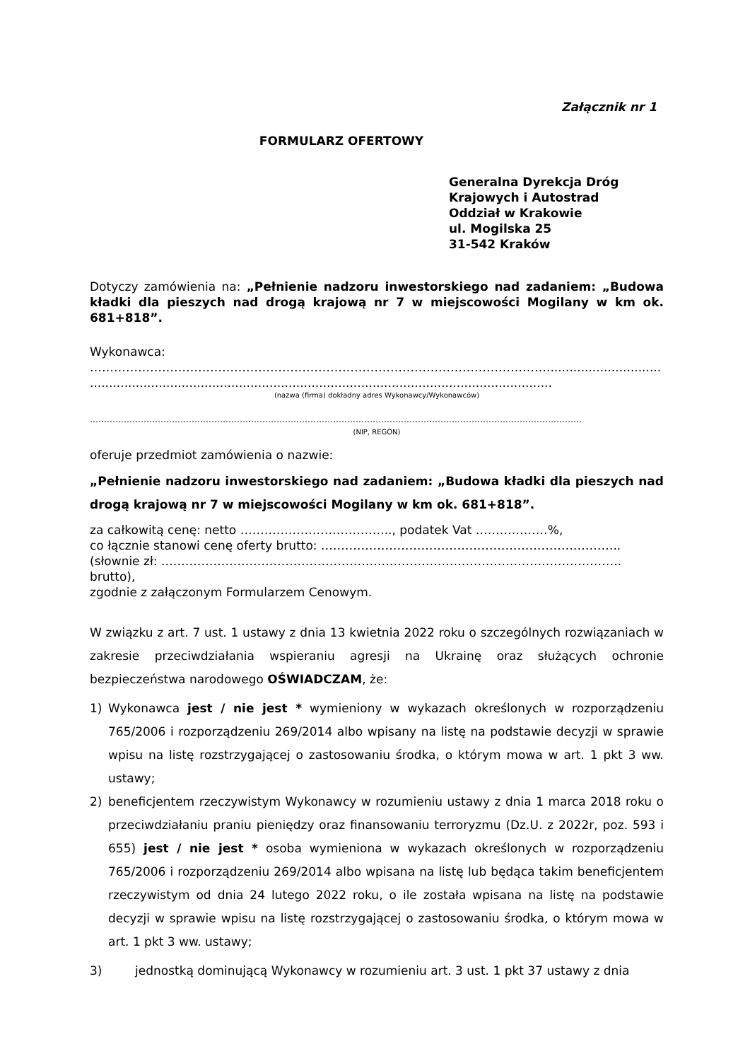Załącznik nr 1
FORMULARZ OFERTOWY
Generalna Dyrekcja Dróg
Krajowych i Autostrad
Oddział w Krakowie
ul. Mogilska 25
31-542 Kraków
Dotyczy zamówienia na: „Pełnienie nadzoru inwestorskiego nad zadaniem: „Budowa kładki dla pieszych nad drogą krajową nr 7 w miejscowości Mogilany w km ok. 681+818”.
Wykonawca:
……………………………………………………………………………………………………..............................
.........................................................................................................................
(nazwa (firma) dokładny adres Wykonawcy/Wykonawców)
…………………………………………………………………………………………………………………………………………………………
(NIP, REGON)
oferuje przedmiot zamówienia o nazwie:
„Pełnienie nadzoru inwestorskiego nad zadaniem: „Budowa kładki dla pieszych nad drogą krajową nr 7 w miejscowości Mogilany w km ok. 681+818”.
za całkowitą cenę: netto ……………………………….., podatek Vat ………………%,
co łącznie stanowi cenę oferty brutto: .………………………………………………………………..
(słownie zł: ……………………………………………………………………………………………………. brutto),
zgodnie z załączonym Formularzem Cenowym.
W związku z art. 7 ust. 1 ustawy z dnia 13 kwietnia 2022 roku o szczególnych rozwiązaniach w zakresie przeciwdziałania wspieraniu agresji na Ukrainę oraz służących ochronie bezpieczeństwa narodowego OŚWIADCZAM, że:
1) Wykonawca jest / nie jest * wymieniony w wykazach określonych w rozporządzeniu 765/2006 i rozporządzeniu 269/2014 albo wpisany na listę na podstawie decyzji w sprawie wpisu na listę rozstrzygającej o zastosowaniu środka, o którym mowa w art. 1 pkt 3 ww. ustawy;
2) beneficjentem rzeczywistym Wykonawcy w rozumieniu ustawy z dnia 1 marca 2018 roku o przeciwdziałaniu praniu pieniędzy oraz finansowaniu terroryzmu (Dz.U. z 2022r, poz. 593 i 655) jest / nie jest * osoba wymieniona w wykazach określonych w rozporządzeniu 765/2006 i rozporządzeniu 269/2014 albo wpisana na listę lub będąca takim beneficjentem rzeczywistym od dnia 24 lutego 2022 roku, o ile została wpisana na listę na podstawie decyzji w sprawie wpisu na listę rozstrzygającej o zastosowaniu środka, o którym mowa w art. 1 pkt 3 ww. ustawy;
3) jednostką dominującą Wykonawcy w rozumieniu art. 3 ust. 1 pkt 37 ustawy z dnia